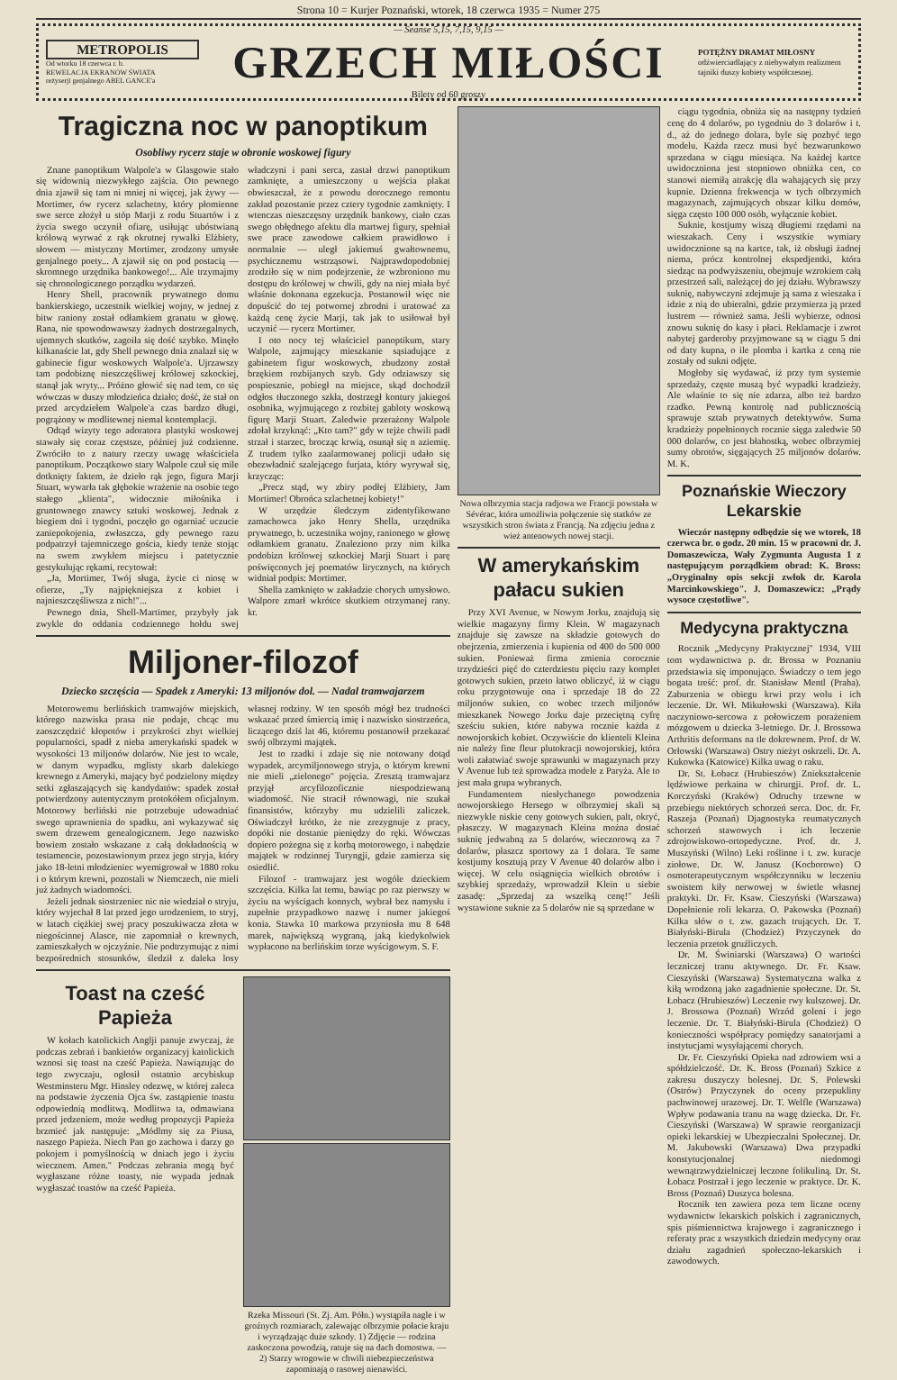Strona 10 = Kurjer Poznański, wtorek, 18 czerwca 1935 = Numer 275
METROPOLIS
Od wtorku 18 czerwca r. b.
REWELACJA EKRANÓW ŚWIATA
reżyserji genjalnego ABEL GANCE'a
— Seanse 5,15, 7,15, 9,15 —
GRZECH MIŁOŚCI
Bilety od 60 groszy
POTĘŻNY DRAMAT MIŁOSNY odźwierciadlający z niebywałym realizmem tajniki duszy kobiety współczesnej.
Tragiczna noc w panoptikum
Osobliwy rycerz staje w obronie woskowej figury
Znane panoptikum Walpole'a w Glasgowie stało się widownią niezwykłego zajścia. Oto pewnego dnia zjawił się tam ni mniej ni więcej, jak żywy — Mortimer, ów rycerz szlachetny, który płomienne swe serce złożył u stóp Marji z rodu Stuartów i z życia swego uczynił ofiarę, usiłując ubóstwianą królową wyrwać z rąk okrutnej rywalki Elżbiety, słowem — mistyczny Mortimer, zrodzony umysłe genjalnego poety... A zjawił się on pod postacią — skromnego urzędnika bankowego!... Ale trzymajmy się chronologicznego porządku wydarzeń.
Henry Shell, pracownik prywatnego domu bankierskiego, uczestnik wielkiej wojny, w jednej z bitw raniony został odłamkiem granatu w głowę. Rana, nie spowodowawszy żadnych dostrzegalnych, ujemnych skutków, zagoiła się dość szybko. Minęło kilkanaście lat, gdy Shell pewnego dnia znalazł się w gabinecie figur woskowych Walpole'a. Ujrzawszy tam podobiznę nieszczęśliwej królowej szkockiej, stanął jak wryty... Próżno głowić się nad tem, co się wówczas w duszy młodzieńca działo; dość, że stał on przed arcydziełem Walpole'a czas bardzo długi, pogrążony w modlitewnej niemal kontemplacji.
Odtąd wizyty tego adoratora plastyki woskowej stawały się coraz częstsze, później już codzienne. Zwróciło to z natury rzeczy uwagę właściciela panoptikum. Początkowo stary Walpole czuł się mile dotknięty faktem, że dzieło rąk jego, figura Marji Stuart, wywarła tak głębokie wrażenie na osobie tego stałego „klienta", widocznie miłośnika i gruntownego znawcy sztuki woskowej. Jednak z biegiem dni i tygodni, poczęło go ogarniać uczucie zaniepokojenia, zwłaszcza, gdy pewnego razu podpatrzył tajemniczego gościa, kiedy tenże stojąc na swem zwykłem miejscu i patetycznie gestykulując rękami, recytował:
„Ja, Mortimer, Twój sługa, życie ci niosę w ofierze, „Ty najpiękniejsza z kobiet i najnieszczęśliwsza z nich!"...
Pewnego dnia, Shell-Martimer, przybyły jak zwykle do oddania codziennego hołdu swej władczyni i pani serca, zastał drzwi panoptikum zamknięte, a umieszczony u wejścia plakat obwieszczał, że z powodu dorocznego remontu zakład pozostanie przez cztery tygodnie zamknięty. I wtenczas nieszczęsny urzędnik bankowy, ciało czas swego obłędnego afektu dla martwej figury, spełniał swe prace zawodowe całkiem prawidłowo i normalnie — uległ jakiemuś gwałtownemu, psychicznemu wstrząsowi. Najprawdopodobniej zrodziło się w nim podejrzenie, że wzbroniono mu dostępu do królowej w chwili, gdy na niej miała być właśnie dokonana egzekucja. Postanowił więc nie dopuścić do tej potwornej zbrodni i uratować za każdą cenę życie Marji, tak jak to usiłował był uczynić — rycerz Mortimer.
I oto nocy tej właściciel panoptikum, stary Walpole, zajmujący mieszkanie sąsiadujące z gabinetem figur woskowych, zbudzony został brzękiem rozbijanych szyb. Gdy odziawszy się pospiesznie, pobiegł na miejsce, skąd dochodził odgłos tłuczonego szkła, dostrzegł kontury jakiegoś osobnika, wyjmującego z rozbitej gabloty woskową figurę Marji Stuart. Zaledwie przerażony Walpole zdołał krzyknąć: „Kto tam?" gdy w tejże chwili padł strzał i starzec, brocząc krwią, osunął się n aziemię. Z trudem tylko zaalarmowanej policji udało się obezwładnić szalejącego furjata, który wyrywał się, krzycząc:
„Precz stąd, wy zbiry podłej Elżbiety, Jam Mortimer! Obrońca szlachetnej kobiety!"
W urzędzie śledczym zidentyfikowano zamachowca jako Henry Shella, urzędnika prywatnego, b. uczestnika wojny, ranionego w głowę odłamkiem granatu. Znaleziono przy nim kilka podobizn królowej szkockiej Marji Stuart i parę poświęconych jej poematów lirycznych, na których widniał podpis: Mortimer.
Shella zamknięto w zakładzie chorych umysłowo. Walpore zmarł wkrótce skutkiem otrzymanej rany. kr.
Miljoner-filozof
Dziecko szczęścia — Spadek z Ameryki: 13 miljonów dol. — Nadal tramwajarzem
Motorowemu berlińskich tramwajów miejskich, którego nazwiska prasa nie podaje, chcąc mu zaoszczędzić kłopotów i przykrości zbyt wielkiej popularności, spadł z nieba amerykański spadek w wysokości 13 miljonów dolarów. Nie jest to wcale, w danym wypadku, mglisty skarb dalekiego krewnego z Ameryki, mający być podzielony między setki zgłaszających się kandydatów: spadek został potwierdzony autentycznym protokółem oficjalnym. Motorowy berliński nie potrzebuje udowadniać swego uprawnienia do spadku, ani wykazywać się swem drzewem genealogicznem. Jego nazwisko bowiem zostało wskazane z całą dokładnością w testamencie, pozostawionym przez jego stryja, który jako 18-letni młodzieniec wyemigrował w 1880 roku i o którym krewni, pozostali w Niemczech, nie mieli już żadnych wiadomości.
Jeżeli jednak siostrzeniec nic nie wiedział o stryju, który wyjechał 8 lat przed jego urodzeniem, to stryj, w latach ciężkiej swej pracy poszukiwacza złota w niegościnnej Alasce, nie zapomniał o krewnych, zamieszkałych w ojczyźnie. Nie podtrzymując z nimi bezpośrednich stosunków, śledził z daleka losy własnej rodziny. W ten sposób mógł bez trudności wskazać przed śmiercią imię i nazwisko siostrzeńca, liczącego dziś lat 46, któremu postanowił przekazać swój olbrzymi majątek.
Jest to rzadki i zdaje się nie notowany dotąd wypadek, arcymiljonowego stryja, o którym krewni nie mieli „zielonego" pojęcia. Zresztą tramwajarz przyjął arcyfilozoficznie niespodziewaną wiadomość. Nie stracił równowagi, nie szukał finansistów, którzyby mu udzielili zaliczek. Oświadczył krótko, że nie zrezygnuje z pracy, dopóki nie dostanie pieniędzy do ręki. Wówczas dopiero pożegna się z korbą motorowego, i nabędzie majątek w rodzinnej Turyngji, gdzie zamierza się osiedlić.
Filozof - tramwajarz jest wogóle dzieckiem szczęścia. Kilka lat temu, bawiąc po raz pierwszy w życiu na wyścigach konnych, wybrał bez namysłu i zupełnie przypadkowo nazwę i numer jakiegoś konia. Stawka 10 markowa przyniosła mu 8 648 marek, największą wygraną, jaką kiedykolwiek wypłacono na berlińskim torze wyścigowym. S. F.
Toast na cześć Papieża
W kołach katolickich Anglji panuje zwyczaj, że podczas zebrań i bankietów organizacyj katolickich wznosi się toast na cześć Papieża. Nawiązując do tego zwyczaju, ogłosił ostatnio arcybiskup Westminsteru Mgr. Hinsley odezwę, w której zaleca na podstawie życzenia Ojca św. zastąpienie toastu odpowiednią modlitwą. Modlitwa ta, odmawiana przed jedzeniem, może według propozycji Papieża brzmieć jak następuje: „Módlmy się za Piusa, naszego Papieża. Niech Pan go zachowa i darzy go pokojem i pomyślnością w dniach jego i życiu wiecznem. Amen." Podczas zebrania mogą być wygłaszane różne toasty, nie wypada jednak wygłaszać toastów na cześć Papieża.
Rzeka Missouri (St. Zj. Am. Półn.) wystąpiła nagle i w groźnych rozmiarach, zalewając olbrzymie połacie kraju i wyrządzając duże szkody. 1) Zdjęcie — rodzina zaskoczona powodzią, ratuje się na dach domostwa. — 2) Starzy wrogowie w chwili niebezpieczeństwa zapominają o rasowej nienawiści.
Nowa olbrzymia stacja radjowa we Francji powstała w Sévérac, która umożliwia połączenie się statków ze wszystkich stron świata z Francją. Na zdjęciu jedna z wież antenowych nowej stacji.
W amerykańskim pałacu sukien
Przy XVI Avenue, w Nowym Jorku, znajdują się wielkie magazyny firmy Klein. W magazynach znajduje się zawsze na składzie gotowych do obejrzenia, zmierzenia i kupienia od 400 do 500 000 sukien. Ponieważ firma zmienia corocznie trzydzieści pięć do czterdziestu pięciu razy komplet gotowych sukien, przeto łatwo obliczyć, iż w ciągu roku przygotowuje ona i sprzedaje 18 do 22 miljonów sukien, co wobec trzech miljonów mieszkanek Nowego Jorku daje przeciętną cyfrę sześciu sukien, które nabywa rocznie każda z nowojorskich kobiet. Oczywiście do klienteli Kleina nie należy fine fleur plutokracji nowojorskiej, która woli załatwiać swoje sprawunki w magazynach przy V Avenue lub też sprowadza modele z Paryża. Ale to jest mała grupa wybranych.
Fundamentem niesłychanego powodzenia nowojorskiego Hersego w olbrzymiej skali są niezwykle niskie ceny gotowych sukien, palt, okryć, płaszczy. W magazynach Kleina można dostać suknię jedwabną za 5 dolarów, wieczorową za 7 dolarów, płaszcz sportowy za 1 dolara. Te same kostjumy kosztują przy V Avenue 40 dolarów albo i więcej. W celu osiągnięcia wielkich obrotów i szybkiej sprzedaży, wprowadził Klein u siebie zasadę: „Sprzedaj za wszelką cenę!" Jeśli wystawione suknie za 5 dolarów nie są sprzedane w
ciągu tygodnia, obniża się na następny tydzień cenę do 4 dolarów, po tygodniu do 3 dolarów i t. d., aż do jednego dolara, byle się pozbyć tego modelu. Każda rzecz musi być bezwarunkowo sprzedana w ciągu miesiąca. Na każdej kartce uwidoczniona jest stopniowo obniżka cen, co stanowi niemiłą atrakcję dla wahających się przy kupnie. Dzienna frekwencja w tych olbrzymich magazynach, zajmujących obszar kilku domów, sięga często 100 000 osób, wyłącznie kobiet.
Suknie, kostjumy wiszą długiemi rzędami na wieszakach. Ceny i wszystkie wymiary uwidocznione są na kartce, tak, iż obsługi żadnej niema, prócz kontrolnej ekspedjentki, która siedząc na podwyższeniu, obejmuje wzrokiem całą przestrzeń sali, należącej do jej działu. Wybrawszy suknię, nabywczyni zdejmuje ją sama z wieszaka i idzie z nią do ubieralni, gdzie przymierza ją przed lustrem — również sama. Jeśli wybierze, odnosi znowu suknię do kasy i płaci. Reklamacje i zwrot nabytej garderoby przyjmowane są w ciągu 5 dni od daty kupna, o ile plomba i kartka z ceną nie zostały od sukni odjęte.
Mogłoby się wydawać, iż przy tym systemie sprzedaży, częste muszą być wypadki kradzieży. Ale właśnie to się nie zdarza, albo też bardzo rzadko. Pewną kontrolę nad publicznością sprawuje sztab prywatnych detektywów. Suma kradzieży popełnionych rocznie sięga zaledwie 50 000 dolarów, co jest błahostką, wobec olbrzymiej sumy obrotów, sięgających 25 miljonów dolarów. M. K.
Poznańskie Wieczory Lekarskie
Wieczór następny odbędzie się we wtorek, 18 czerwca br. o godz. 20 min. 15 w pracowni dr. J. Domaszewicza, Wały Zygmunta Augusta 1 z następującym porządkiem obrad: K. Bross: „Oryginalny opis sekcji zwłok dr. Karola Marcinkowskiego". J. Domaszewicz: „Prądy wysoce częstotliwe".
Medycyna praktyczna
Rocznik „Medycyny Praktycznej" 1934, VIII tom wydawnictwa p. dr. Brossa w Poznaniu przedstawia się imponująco. Świadczy o tem jego bogata treść: prof. dr. Stanisław Mentl (Praha). Zaburzenia w obiegu krwi przy wolu i ich leczenie. Dr. Wł. Mikułowski (Warszawa). Kiła naczyniowo-sercowa z połowiczem porażeniem mózgowem u dziecka 3-letniego. Dr. J. Brossowa Arthritis deformans na tle dokrewnem. Prof. dr W. Orłowski (Warszawa) Ostry nieżyt oskrzeli. Dr. A. Kukowka (Katowice) Kilka uwag o raku.
Dr. St. Łobacz (Hrubieszów) Zniekształcenie lędźwiowe perkaina w chirurgji. Prof. dr. L. Korczyński (Kraków) Odruchy trzewne w przebiegu niektórych schorzeń serca. Doc. dr. Fr. Raszeja (Poznań) Djagnostyka reumatycznych schorzeń stawowych i ich leczenie zdrojowiskowo-ortopedyczne. Prof. dr. J. Muszyński (Wilno) Leki roślinne i t. zw. kuracje ziołowe. Dr. W. Janusz (Kocborowo) O osmoterapeutycznym współczynniku w leczeniu swoistem kiły nerwowej w świetle własnej praktyki. Dr. Fr. Ksaw. Cieszyński (Warszawa) Dopełnienie roli lekarza. O. Pakowska (Poznań) Kilka słów o t. zw. gazach trujących. Dr. T. Białyński-Birula (Chodzież) Przyczynek do leczenia przetok gruźliczych.
Dr. M. Świniarski (Warszawa) O wartości leczniczej tranu aktywnego. Dr. Fr. Ksaw. Cieszyński (Warszawa) Systematyczna walka z kiłą wrodzoną jako zagadnienie społeczne. Dr. St. Łobacz (Hrubieszów) Leczenie rwy kulszowej. Dr. J. Brossowa (Poznań) Wrzód goleni i jego leczenie. Dr. T. Białyński-Birula (Chodzież) O konieczności współpracy pomiędzy sanatorjami a instytucjami wysyłającemi chorych.
Dr. Fr. Cieszyński Opieka nad zdrowiem wsi a spółdzielczość. Dr. K. Bross (Poznań) Szkice z zakresu duszyczy bolesnej. Dr. S. Polewski (Ostrów) Przyczynek do oceny przepukliny pachwinowej urazowej. Dr. T. Welfle (Warszawa) Wpływ podawania tranu na wagę dziecka. Dr. Fr. Cieszyński (Warszawa) W sprawie reorganizacji opieki lekarskiej w Ubezpieczalni Społecznej. Dr. M. Jakubowski (Warszawa) Dwa przypadki konstytucjonalnej niedomogi wewnątrzwydzielniczej leczone folikuliną. Dr. St. Łobacz Postrzał i jego leczenie w praktyce. Dr. K. Bross (Poznań) Duszyca bolesna.
Rocznik ten zawiera poza tem liczne oceny wydawnictw lekarskich polskich i zagranicznych, spis piśmiennictwa krajowego i zagranicznego i referaty prac z wszystkich dziedzin medycyny oraz działu zagadnień społeczno-lekarskich i zawodowych.